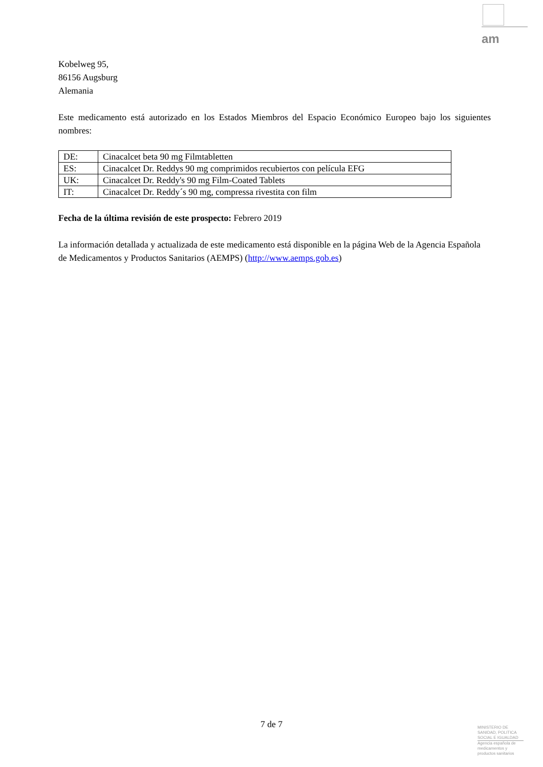am
Kobelweg 95,
86156 Augsburg
Alemania
Este medicamento está autorizado en los Estados Miembros del Espacio Económico Europeo bajo los siguientes nombres:
| DE: | Cinacalcet beta 90 mg Filmtabletten |
| ES: | Cinacalcet Dr. Reddys 90 mg comprimidos recubiertos con película EFG |
| UK: | Cinacalcet Dr. Reddy's 90 mg Film-Coated Tablets |
| IT: | Cinacalcet Dr. Reddy´s 90 mg, compressa rivestita con film |
Fecha de la última revisión de este prospecto: Febrero 2019
La información detallada y actualizada de este medicamento está disponible en la página Web de la Agencia Española de Medicamentos y Productos Sanitarios (AEMPS) (http://www.aemps.gob.es)
7 de 7
MINISTERIO DE SANIDAD, POLITICA SOCIAL E IGUALDAD
Agencia española de medicamentos y productos sanitarios